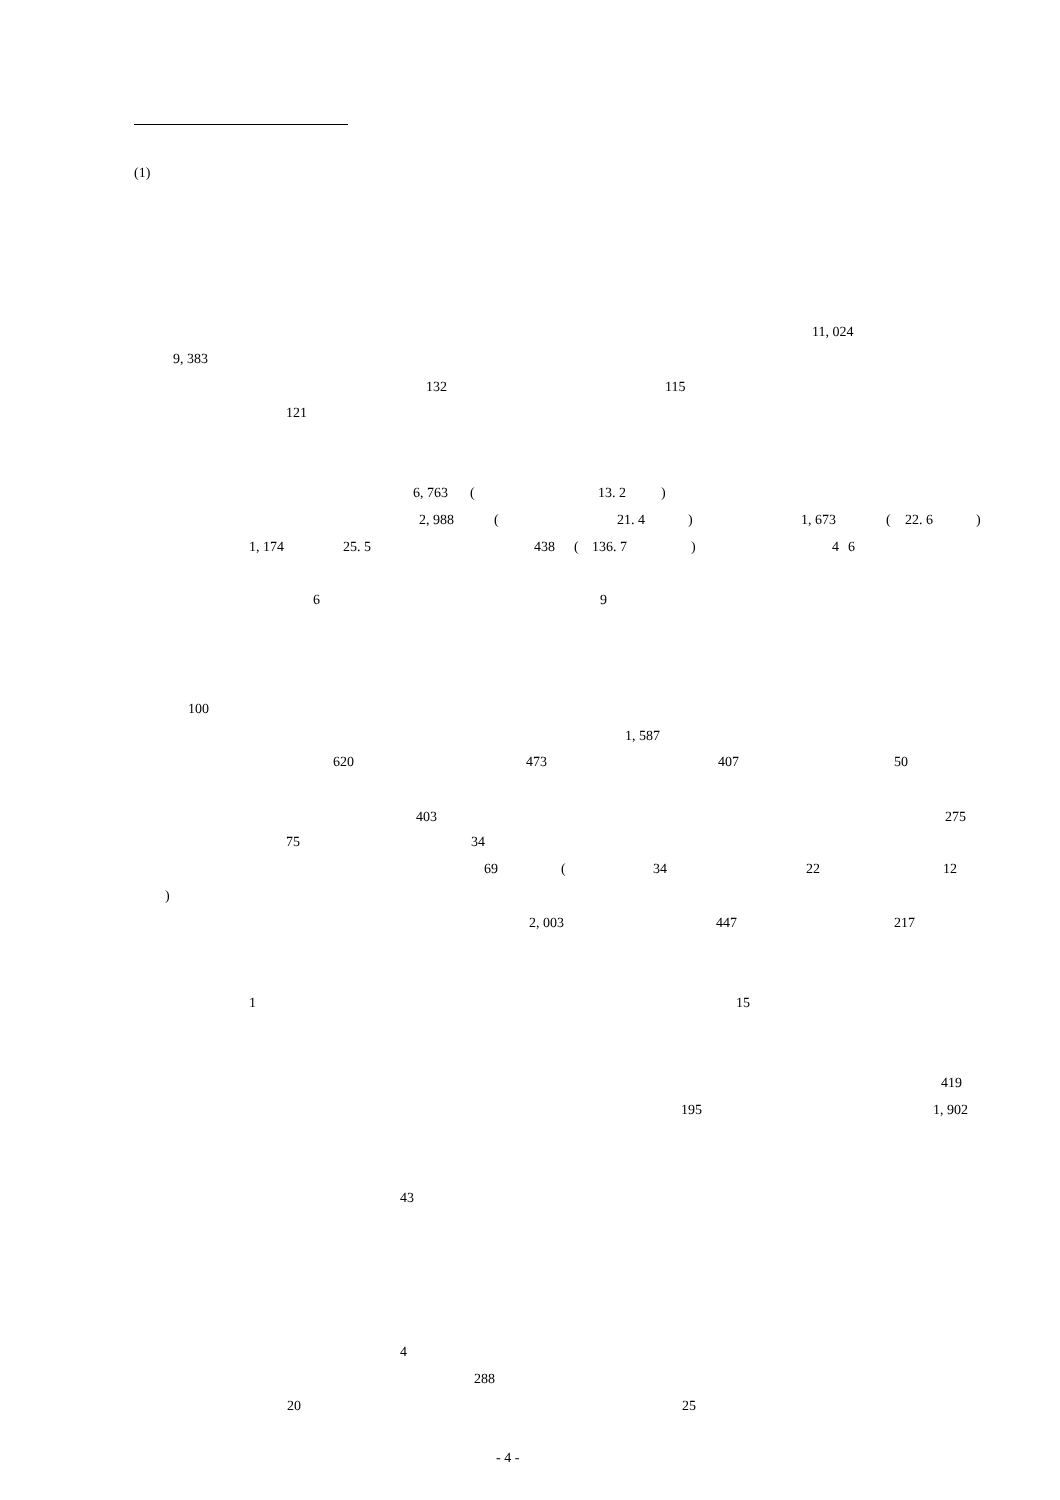(1)
11, 024
9, 383
132 115
121
6, 763 (13. 2)
2, 988 (21. 4) 1, 673 (22. 6)
1, 174 25. 5 438 (136. 7) 4 6
6 9
100
1, 587
620 473 407 50
403 275
75 34
69 (34 22 12
)
2, 003 447 217
1 15
419
195 1, 902
43
4
288
20 25
- 4 -